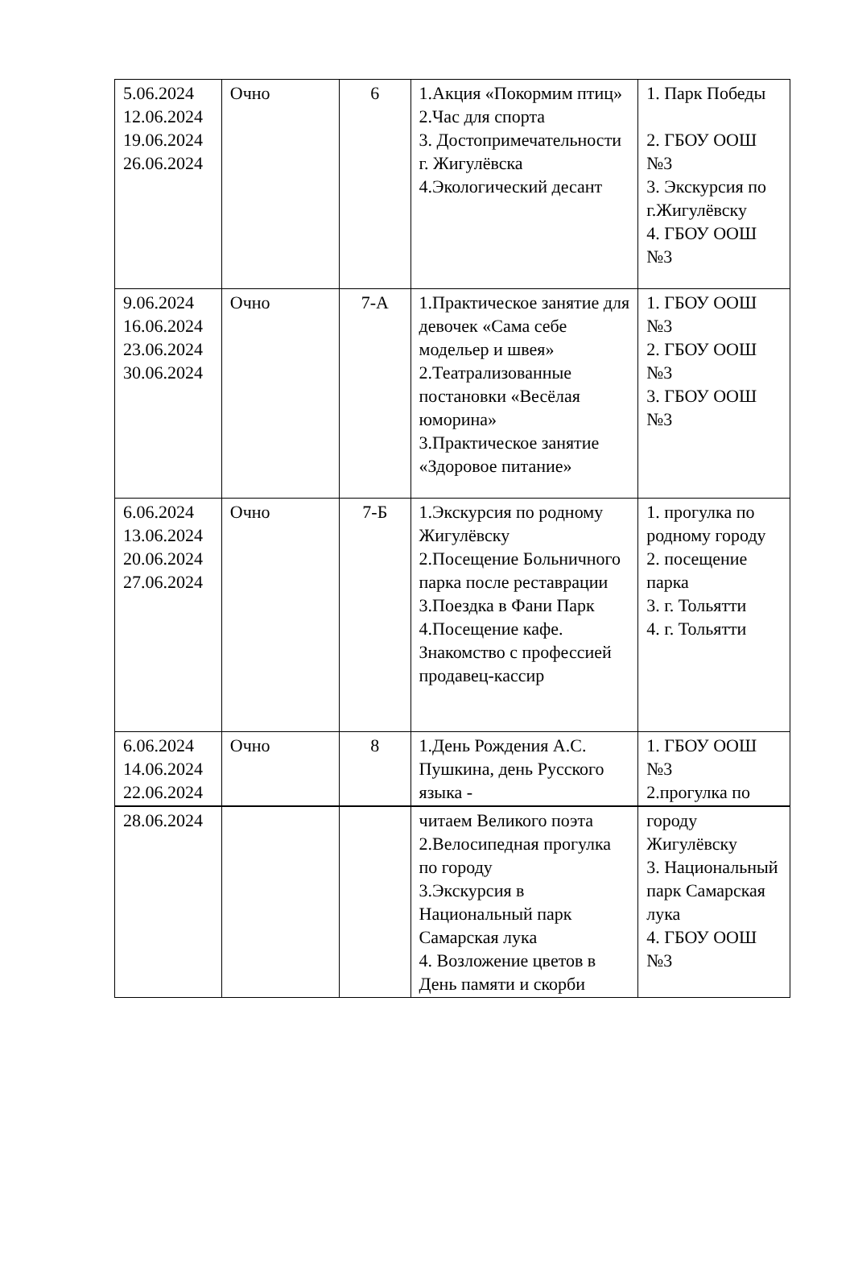| 5.06.2024 12.06.2024 19.06.2024 26.06.2024 | Очно | 6 | 1.Акция «Покормим птиц» 2.Час для спорта 3. Достопримечательности г. Жигулёвска 4.Экологический десант | 1. Парк Победы 2. ГБОУ ООШ №3 3. Экскурсия по г.Жигулёвску 4. ГБОУ ООШ №3 |
| 9.06.2024 16.06.2024 23.06.2024 30.06.2024 | Очно | 7-А | 1.Практическое занятие для девочек «Сама себе модельер и швея» 2.Театрализованные постановки «Весёлая юморина» 3.Практическое занятие «Здоровое питание» | 1. ГБОУ ООШ №3 2. ГБОУ ООШ №3 3. ГБОУ ООШ №3 |
| 6.06.2024 13.06.2024 20.06.2024 27.06.2024 | Очно | 7-Б | 1.Экскурсия по родному Жигулёвску 2.Посещение Больничного парка после реставрации 3.Поездка в Фани Парк 4.Посещение кафе. Знакомство с профессией продавец-кассир | 1. прогулка по родному городу 2. посещение парка 3. г. Тольятти 4. г. Тольятти |
| 6.06.2024 14.06.2024 22.06.2024 | Очно | 8 | 1.День Рождения А.С. Пушкина, день Русского языка - | 1. ГБОУ ООШ №3 2.прогулка по |
| 28.06.2024 | | | читаем Великого поэта 2.Велосипедная прогулка по городу 3.Экскурсия в Национальный парк Самарская лука 4. Возложение цветов в День памяти и скорби | городу Жигулёвску 3. Национальный парк Самарская лука 4. ГБОУ ООШ №3 |